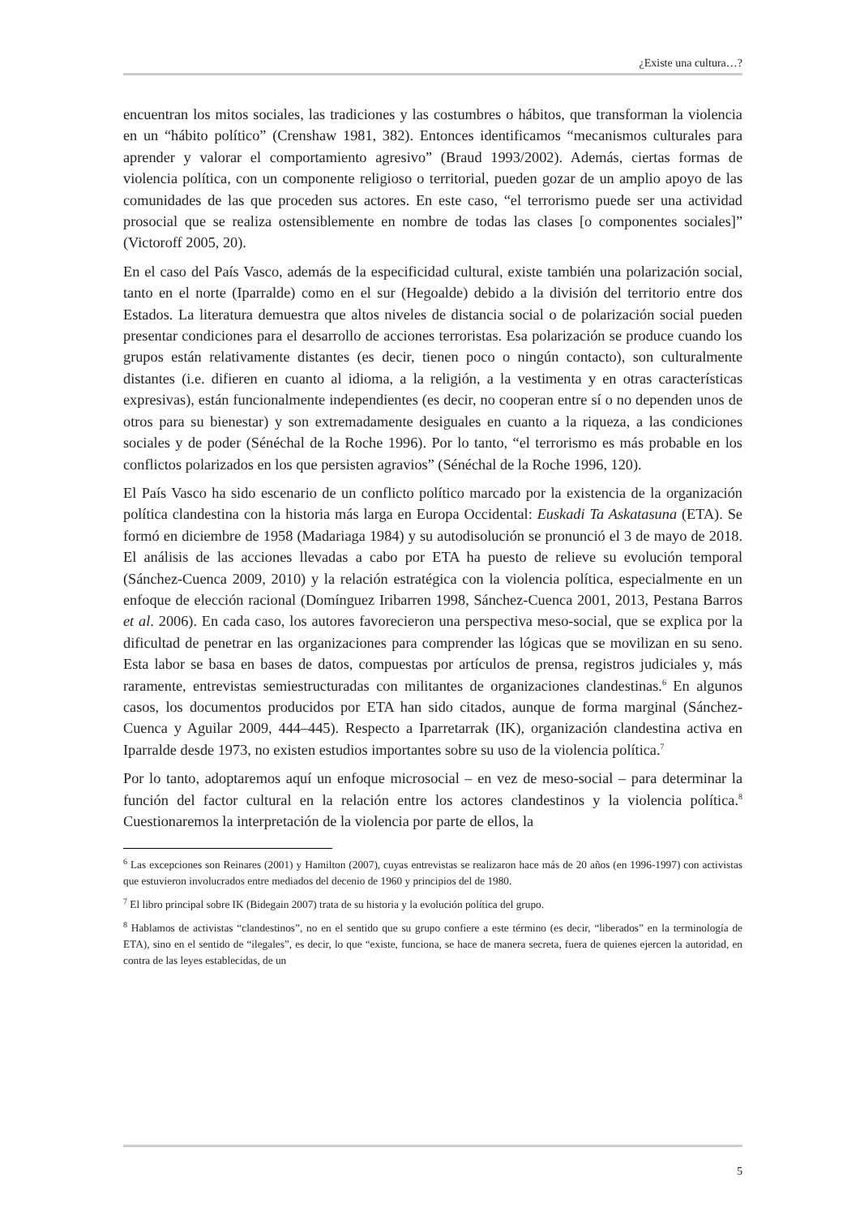¿Existe una cultura…?
encuentran los mitos sociales, las tradiciones y las costumbres o hábitos, que transforman la violencia en un “hábito político” (Crenshaw 1981, 382). Entonces identificamos “mecanismos culturales para aprender y valorar el comportamiento agresivo” (Braud 1993/2002). Además, ciertas formas de violencia política, con un componente religioso o territorial, pueden gozar de un amplio apoyo de las comunidades de las que proceden sus actores. En este caso, “el terrorismo puede ser una actividad prosocial que se realiza ostensiblemente en nombre de todas las clases [o componentes sociales]” (Victoroff 2005, 20).
En el caso del País Vasco, además de la especificidad cultural, existe también una polarización social, tanto en el norte (Iparralde) como en el sur (Hegoalde) debido a la división del territorio entre dos Estados. La literatura demuestra que altos niveles de distancia social o de polarización social pueden presentar condiciones para el desarrollo de acciones terroristas. Esa polarización se produce cuando los grupos están relativamente distantes (es decir, tienen poco o ningún contacto), son culturalmente distantes (i.e. difieren en cuanto al idioma, a la religión, a la vestimenta y en otras características expresivas), están funcionalmente independientes (es decir, no cooperan entre sí o no dependen unos de otros para su bienestar) y son extremadamente desiguales en cuanto a la riqueza, a las condiciones sociales y de poder (Sénéchal de la Roche 1996). Por lo tanto, “el terrorismo es más probable en los conflictos polarizados en los que persisten agravios” (Sénéchal de la Roche 1996, 120).
El País Vasco ha sido escenario de un conflicto político marcado por la existencia de la organización política clandestina con la historia más larga en Europa Occidental: Euskadi Ta Askatasuna (ETA). Se formó en diciembre de 1958 (Madariaga 1984) y su autodisolución se pronunció el 3 de mayo de 2018. El análisis de las acciones llevadas a cabo por ETA ha puesto de relieve su evolución temporal (Sánchez-Cuenca 2009, 2010) y la relación estratégica con la violencia política, especialmente en un enfoque de elección racional (Domínguez Iribarren 1998, Sánchez-Cuenca 2001, 2013, Pestana Barros et al. 2006). En cada caso, los autores favorecieron una perspectiva meso-social, que se explica por la dificultad de penetrar en las organizaciones para comprender las lógicas que se movilizan en su seno. Esta labor se basa en bases de datos, compuestas por artículos de prensa, registros judiciales y, más raramente, entrevistas semiestructuradas con militantes de organizaciones clandestinas.<sup>6</sup> En algunos casos, los documentos producidos por ETA han sido citados, aunque de forma marginal (Sánchez-Cuenca y Aguilar 2009, 444–445). Respecto a Iparretarrak (IK), organización clandestina activa en Iparralde desde 1973, no existen estudios importantes sobre su uso de la violencia política.<sup>7</sup>
Por lo tanto, adoptaremos aquí un enfoque microsocial – en vez de meso-social – para determinar la función del factor cultural en la relación entre los actores clandestinos y la violencia política.<sup>8</sup> Cuestionaremos la interpretación de la violencia por parte de ellos, la
<sup>6</sup> Las excepciones son Reinares (2001) y Hamilton (2007), cuyas entrevistas se realizaron hace más de 20 años (en 1996-1997) con activistas que estuvieron involucrados entre mediados del decenio de 1960 y principios del de 1980.
<sup>7</sup> El libro principal sobre IK (Bidegain 2007) trata de su historia y la evolución política del grupo.
<sup>8</sup> Hablamos de activistas “clandestinos”, no en el sentido que su grupo confiere a este término (es decir, “liberados” en la terminología de ETA), sino en el sentido de “ilegales”, es decir, lo que “existe, funciona, se hace de manera secreta, fuera de quienes ejercen la autoridad, en contra de las leyes establecidas, de un
5